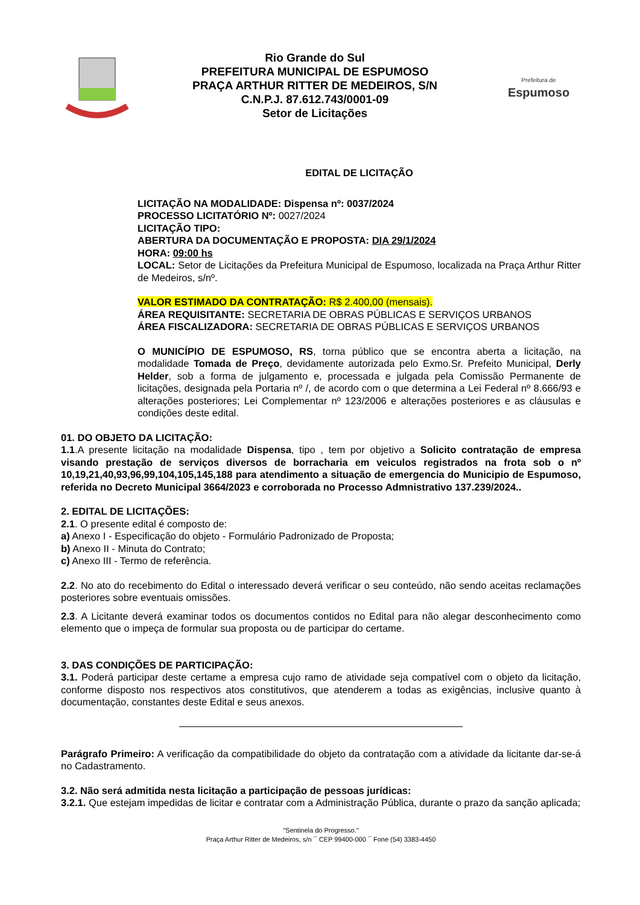Rio Grande do Sul
PREFEITURA MUNICIPAL DE ESPUMOSO
PRAÇA ARTHUR RITTER DE MEDEIROS, S/N
C.N.P.J. 87.612.743/0001-09
Setor de Licitações
Prefeitura de
Espumoso
EDITAL DE LICITAÇÃO
LICITAÇÃO NA MODALIDADE: Dispensa nº: 0037/2024
PROCESSO LICITATÓRIO Nº: 0027/2024
LICITAÇÃO TIPO:
ABERTURA DA DOCUMENTAÇÃO E PROPOSTA: DIA 29/1/2024
HORA: 09:00 hs
LOCAL: Setor de Licitações da Prefeitura Municipal de Espumoso, localizada na Praça Arthur Ritter de Medeiros, s/nº.
VALOR ESTIMADO DA CONTRATAÇÃO: R$ 2.400,00 (mensais).
ÁREA REQUISITANTE: SECRETARIA DE OBRAS PÚBLICAS E SERVIÇOS URBANOS
ÁREA FISCALIZADORA: SECRETARIA DE OBRAS PÚBLICAS E SERVIÇOS URBANOS
O MUNICÍPIO DE ESPUMOSO, RS, torna público que se encontra aberta a licitação, na modalidade Tomada de Preço, devidamente autorizada pelo Exmo.Sr. Prefeito Municipal, Derly Helder, sob a forma de julgamento e, processada e julgada pela Comissão Permanente de licitações, designada pela Portaria nº /, de acordo com o que determina a Lei Federal nº 8.666/93 e alterações posteriores; Lei Complementar nº 123/2006 e alterações posteriores e as cláusulas e condições deste edital.
01. DO OBJETO DA LICITAÇÃO:
1.1.A presente licitação na modalidade Dispensa, tipo , tem por objetivo a Solicito contratação de empresa visando prestação de serviços diversos de borracharia em veiculos registrados na frota sob o nº 10,19,21,40,93,96,99,104,105,145,188 para atendimento a situação de emergencia do Municipio de Espumoso, referida no Decreto Municipal 3664/2023 e corroborada no Processo Admnistrativo 137.239/2024..
2. EDITAL DE LICITAÇÕES:
2.1. O presente edital é composto de:
a) Anexo I - Especificação do objeto - Formulário Padronizado de Proposta;
b) Anexo II - Minuta do Contrato;
c) Anexo III - Termo de referência.
2.2. No ato do recebimento do Edital o interessado deverá verificar o seu conteúdo, não sendo aceitas reclamações posteriores sobre eventuais omissões.
2.3. A Licitante deverá examinar todos os documentos contidos no Edital para não alegar desconhecimento como elemento que o impeça de formular sua proposta ou de participar do certame.
3. DAS CONDIÇÕES DE PARTICIPAÇÃO:
3.1. Poderá participar deste certame a empresa cujo ramo de atividade seja compatível com o objeto da licitação, conforme disposto nos respectivos atos constitutivos, que atenderem a todas as exigências, inclusive quanto à documentação, constantes deste Edital e seus anexos.
Parágrafo Primeiro: A verificação da compatibilidade do objeto da contratação com a atividade da licitante dar-se-á no Cadastramento.
3.2. Não será admitida nesta licitação a participação de pessoas jurídicas:
3.2.1. Que estejam impedidas de licitar e contratar com a Administração Pública, durante o prazo da sanção aplicada;
"Sentinela do Progresso."
Praça Arthur Ritter de Medeiros, s/n ¯ CEP 99400-000 ¯ Fone (54) 3383-4450